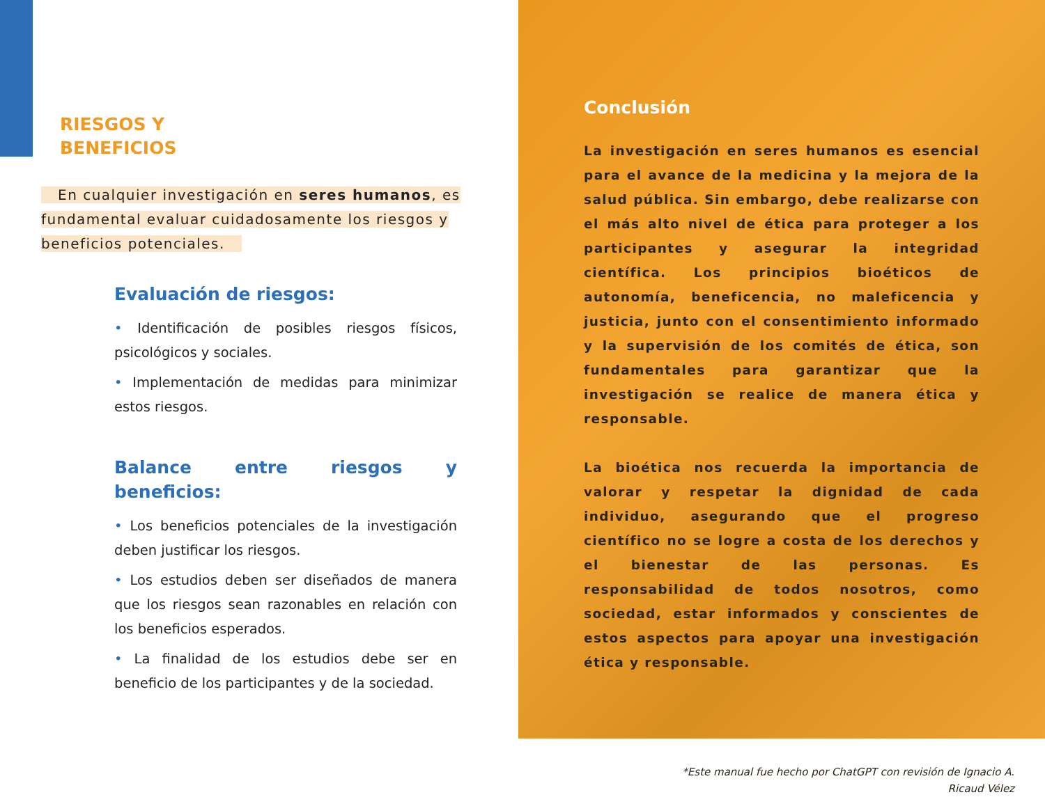RIESGOS Y
BENEFICIOS
En cualquier investigación en seres humanos, es fundamental evaluar cuidadosamente los riesgos y beneficios potenciales.
Evaluación de riesgos:
• Identificación de posibles riesgos físicos, psicológicos y sociales.
• Implementación de medidas para minimizar estos riesgos.
Balance entre riesgos y beneficios:
• Los beneficios potenciales de la investigación deben justificar los riesgos.
• Los estudios deben ser diseñados de manera que los riesgos sean razonables en relación con los beneficios esperados.
• La finalidad de los estudios debe ser en beneficio de los participantes y de la sociedad.
Conclusión
La investigación en seres humanos es esencial para el avance de la medicina y la mejora de la salud pública. Sin embargo, debe realizarse con el más alto nivel de ética para proteger a los participantes y asegurar la integridad científica. Los principios bioéticos de autonomía, beneficencia, no maleficencia y justicia, junto con el consentimiento informado y la supervisión de los comités de ética, son fundamentales para garantizar que la investigación se realice de manera ética y responsable.
La bioética nos recuerda la importancia de valorar y respetar la dignidad de cada individuo, asegurando que el progreso científico no se logre a costa de los derechos y el bienestar de las personas. Es responsabilidad de todos nosotros, como sociedad, estar informados y conscientes de estos aspectos para apoyar una investigación ética y responsable.
*Este manual fue hecho por ChatGPT con revisión de Ignacio A. Ricaud Vélez